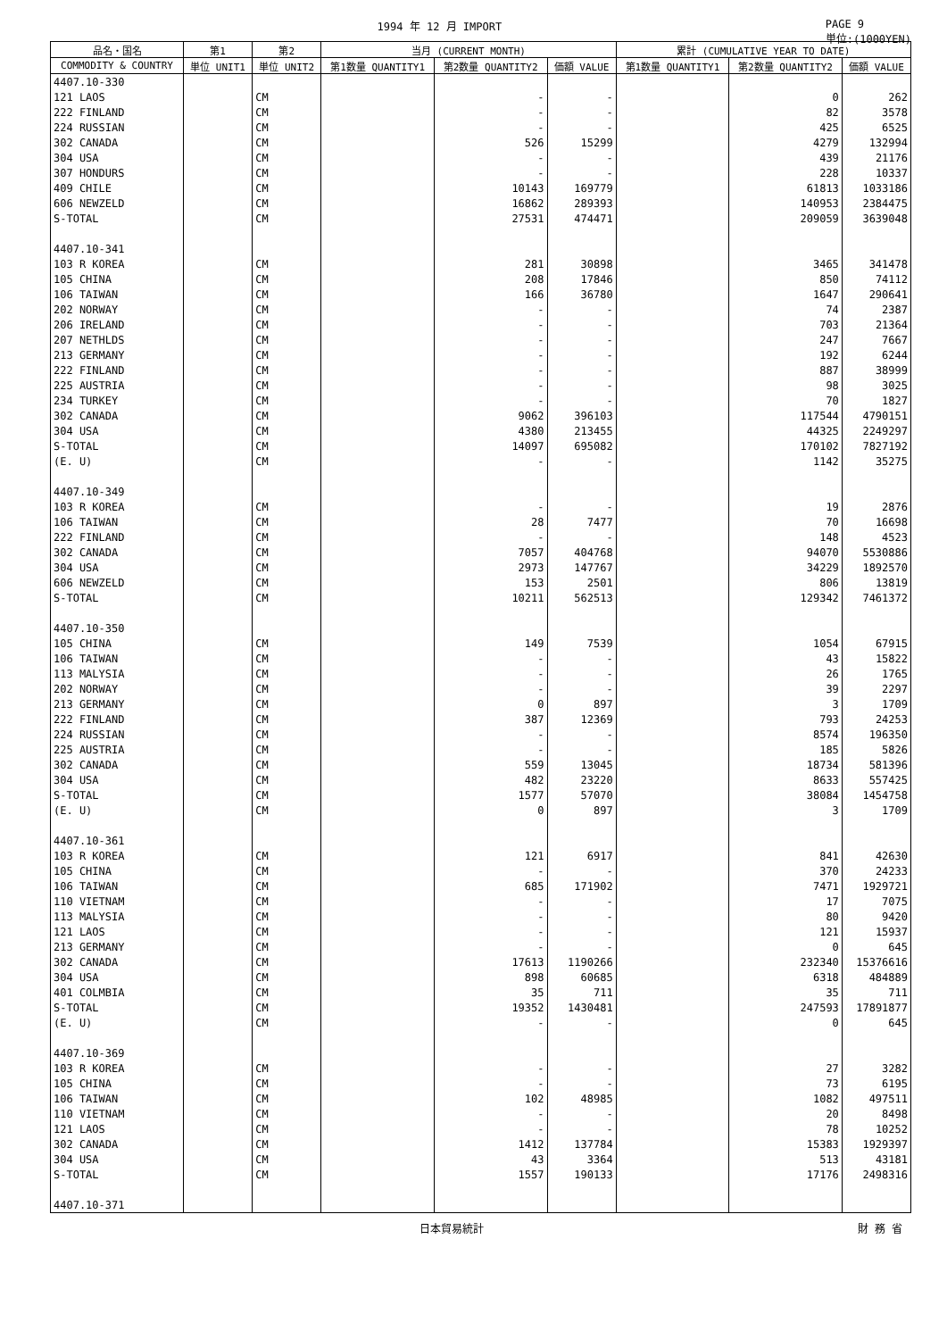1994 年 12 月 IMPORT PAGE 9
単位:(1000YEN)
| 品名・国名 | 第1 | 第2 | 当月 (CURRENT MONTH) | | | 累計 (CUMULATIVE YEAR TO DATE) | | |
| --- | --- | --- | --- | --- | --- | --- | --- | --- |
| COMMODITY & COUNTRY | 単位 UNIT1 | 単位 UNIT2 | 第1数量 QUANTITY1 | 第2数量 QUANTITY2 | 価額 VALUE | 第1数量 QUANTITY1 | 第2数量 QUANTITY2 | 価額 VALUE |
| 4407.10-330 | | | | | | | | |
| 121 LAOS | | CM | | - | - | | 0 | 262 |
| 222 FINLAND | | CM | | - | - | | 82 | 3578 |
| 224 RUSSIAN | | CM | | - | - | | 425 | 6525 |
| 302 CANADA | | CM | | 526 | 15299 | | 4279 | 132994 |
| 304 USA | | CM | | - | - | | 439 | 21176 |
| 307 HONDURS | | CM | | - | - | | 228 | 10337 |
| 409 CHILE | | CM | | 10143 | 169779 | | 61813 | 1033186 |
| 606 NEWZELD | | CM | | 16862 | 289393 | | 140953 | 2384475 |
| S-TOTAL | | CM | | 27531 | 474471 | | 209059 | 3639048 |
| 4407.10-341 | | | | | | | | |
| 103 R KOREA | | CM | | 281 | 30898 | | 3465 | 341478 |
| 105 CHINA | | CM | | 208 | 17846 | | 850 | 74112 |
| 106 TAIWAN | | CM | | 166 | 36780 | | 1647 | 290641 |
| 202 NORWAY | | CM | | - | - | | 74 | 2387 |
| 206 IRELAND | | CM | | - | - | | 703 | 21364 |
| 207 NETHLDS | | CM | | - | - | | 247 | 7667 |
| 213 GERMANY | | CM | | - | - | | 192 | 6244 |
| 222 FINLAND | | CM | | - | - | | 887 | 38999 |
| 225 AUSTRIA | | CM | | - | - | | 98 | 3025 |
| 234 TURKEY | | CM | | - | - | | 70 | 1827 |
| 302 CANADA | | CM | | 9062 | 396103 | | 117544 | 4790151 |
| 304 USA | | CM | | 4380 | 213455 | | 44325 | 2249297 |
| S-TOTAL | | CM | | 14097 | 695082 | | 170102 | 7827192 |
| (E. U) | | CM | | - | - | | 1142 | 35275 |
| 4407.10-349 | | | | | | | | |
| 103 R KOREA | | CM | | - | - | | 19 | 2876 |
| 106 TAIWAN | | CM | | 28 | 7477 | | 70 | 16698 |
| 222 FINLAND | | CM | | - | - | | 148 | 4523 |
| 302 CANADA | | CM | | 7057 | 404768 | | 94070 | 5530886 |
| 304 USA | | CM | | 2973 | 147767 | | 34229 | 1892570 |
| 606 NEWZELD | | CM | | 153 | 2501 | | 806 | 13819 |
| S-TOTAL | | CM | | 10211 | 562513 | | 129342 | 7461372 |
| 4407.10-350 | | | | | | | | |
| 105 CHINA | | CM | | 149 | 7539 | | 1054 | 67915 |
| 106 TAIWAN | | CM | | - | - | | 43 | 15822 |
| 113 MALYSIA | | CM | | - | - | | 26 | 1765 |
| 202 NORWAY | | CM | | - | - | | 39 | 2297 |
| 213 GERMANY | | CM | | 0 | 897 | | 3 | 1709 |
| 222 FINLAND | | CM | | 387 | 12369 | | 793 | 24253 |
| 224 RUSSIAN | | CM | | - | - | | 8574 | 196350 |
| 225 AUSTRIA | | CM | | - | - | | 185 | 5826 |
| 302 CANADA | | CM | | 559 | 13045 | | 18734 | 581396 |
| 304 USA | | CM | | 482 | 23220 | | 8633 | 557425 |
| S-TOTAL | | CM | | 1577 | 57070 | | 38084 | 1454758 |
| (E. U) | | CM | | 0 | 897 | | 3 | 1709 |
| 4407.10-361 | | | | | | | | |
| 103 R KOREA | | CM | | 121 | 6917 | | 841 | 42630 |
| 105 CHINA | | CM | | - | - | | 370 | 24233 |
| 106 TAIWAN | | CM | | 685 | 171902 | | 7471 | 1929721 |
| 110 VIETNAM | | CM | | - | - | | 17 | 7075 |
| 113 MALYSIA | | CM | | - | - | | 80 | 9420 |
| 121 LAOS | | CM | | - | - | | 121 | 15937 |
| 213 GERMANY | | CM | | - | - | | 0 | 645 |
| 302 CANADA | | CM | | 17613 | 1190266 | | 232340 | 15376616 |
| 304 USA | | CM | | 898 | 60685 | | 6318 | 484889 |
| 401 COLMBIA | | CM | | 35 | 711 | | 35 | 711 |
| S-TOTAL | | CM | | 19352 | 1430481 | | 247593 | 17891877 |
| (E. U) | | CM | | - | - | | 0 | 645 |
| 4407.10-369 | | | | | | | | |
| 103 R KOREA | | CM | | - | - | | 27 | 3282 |
| 105 CHINA | | CM | | - | - | | 73 | 6195 |
| 106 TAIWAN | | CM | | 102 | 48985 | | 1082 | 497511 |
| 110 VIETNAM | | CM | | - | - | | 20 | 8498 |
| 121 LAOS | | CM | | - | - | | 78 | 10252 |
| 302 CANADA | | CM | | 1412 | 137784 | | 15383 | 1929397 |
| 304 USA | | CM | | 43 | 3364 | | 513 | 43181 |
| S-TOTAL | | CM | | 1557 | 190133 | | 17176 | 2498316 |
| 4407.10-371 | | | | | | | | |
日本貿易統計 財 務 省